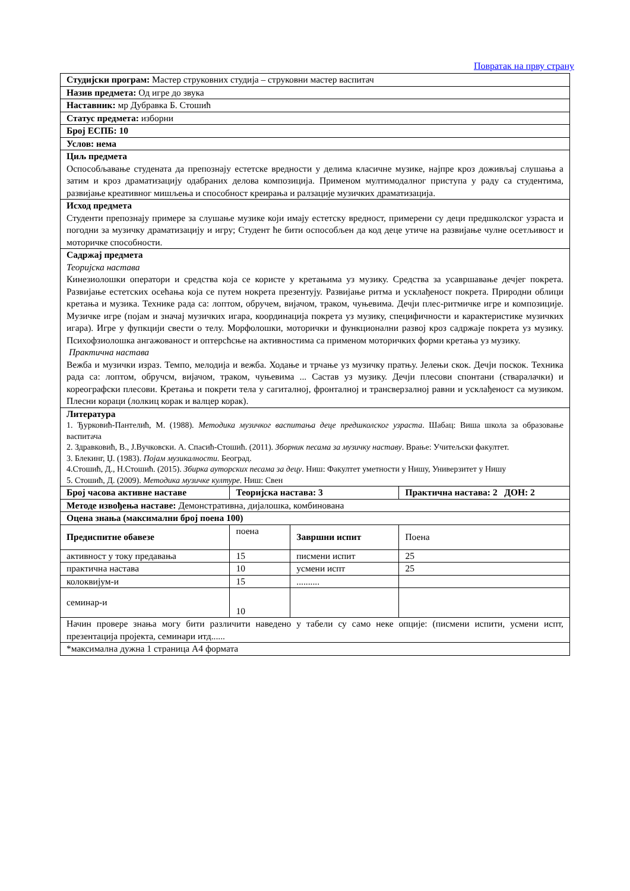Повратак на прву страну
| Студијски програм: Мастер струковних студија – струковни мастер васпитач | | | |
| Назив предмета: Од игре до звука | | | |
| Наставник: мр Дубравка Б. Стошић | | | |
| Статус предмета: изборни | | | |
| Број ЕСПБ: 10 | | | |
| Услов: нема | | | |
| Циљ предмета Оспособљавање студената да препознају естетске вредности у делима класичне музике, најпре кроз доживљај слушања а затим и кроз драматизацију одабраних делова композиција. Применом мултимодалног приступа у раду са студентима, развијање креативног мишљења и способност креирања и ралзације музичких драматизација. | | | |
| Исход предмета Студенти препознају примере за слушање музике који имају естетску вредност, примерени су деци предшколског узраста и погодни за музичку драматизацију и игру; Студент ће бити оспособљен да код деце утиче на развијање чулне осетљивост и моторичке способности. | | | |
| Садржај предмета Теоријска настава Кинезиолошки оператори и средства која се користе у кретањима уз музику. Средства за усавршавање дечјег покрета. Развијање естетских осећања која се путем нокрета презентују. Развијање ритма и усклађеност покрета. Природни облици кретања и музика. Технике рада са: лоптом, обручем, вијачом, траком, чуњевима. Дечји плес-ритмичке игре и композиције. Музичке игре (појам и значај музичких игара, координација покрета уз музику, специфичности и карактеристике музичких игара). Игре у фупкцији свести о телу. Морфолошки, моторички и функционални развој кроз садржаје покрета уз музику. Психофзиолошка ангажованост и оптерсћсње на активностима са применом моторичких форми кретања уз музику. Практична настава Вежба и музички израз. Темпо, мелодија и вежба. Ходање и трчање уз музичку пратњу. Јелењи скок. Дечји поскок. Техника рада са: лоптом, обручсм, вијачом, траком, чуњевима ... Састав уз музику. Дечји плесови спонтани (стваралачки) и кореографски плесови. Кретања и покрети тела у сагиталној, фронталној и трансверзалној равни и усклађеност са музиком. Плесни кораци (лолкиц корак и валцер корак). | | | |
| Литература 1. Ђурковић-Пантелић, М. (1988). Методика музичког васпитања деце предшколског узраста . Шабац: Виша школа за образовање васпитача 2. Здравковић, В., Ј.Вучковски. А. Спасић-Стошић. (2011). Зборник песама за музичку наставу . Врање: Учитељски факултет. 3. Блекинг, Џ. (1983). Појам музикалности. Београд. 4.Стошић, Д., Н.Стошић. (2015). Збирка ауторских песама за децу . Ниш: Факултет уметности у Нишу, Универзитет у Нишу 5. Стошић, Д. (2009). Методика музичке културе. Ниш: Свен | | | |
| Број часова активне наставе | Теоријска настава: 3 | | Практична настава: 2 ДОН: 2 |
| Методе извођења наставе: Демонстративна, дијалошка, комбинована | | | |
| Оцена знања (максимални број поена 100) | | | |
| Предиспитне обавезе | поена | Завршни испит | Поена |
| активност у току предавања | 15 | писмени испит | 25 |
| практична настава | 10 | усмени испт | 25 |
| колоквијум-и | 15 | .......... | |
| семинар-и | 10 | | |
| Начин провере знања могу бити различити наведено у табели су само неке опције: (писмени испити, усмени испт, презентација пројекта, семинари итд...... | | | |
| *максимална дужна 1 страница А4 формата | | | |